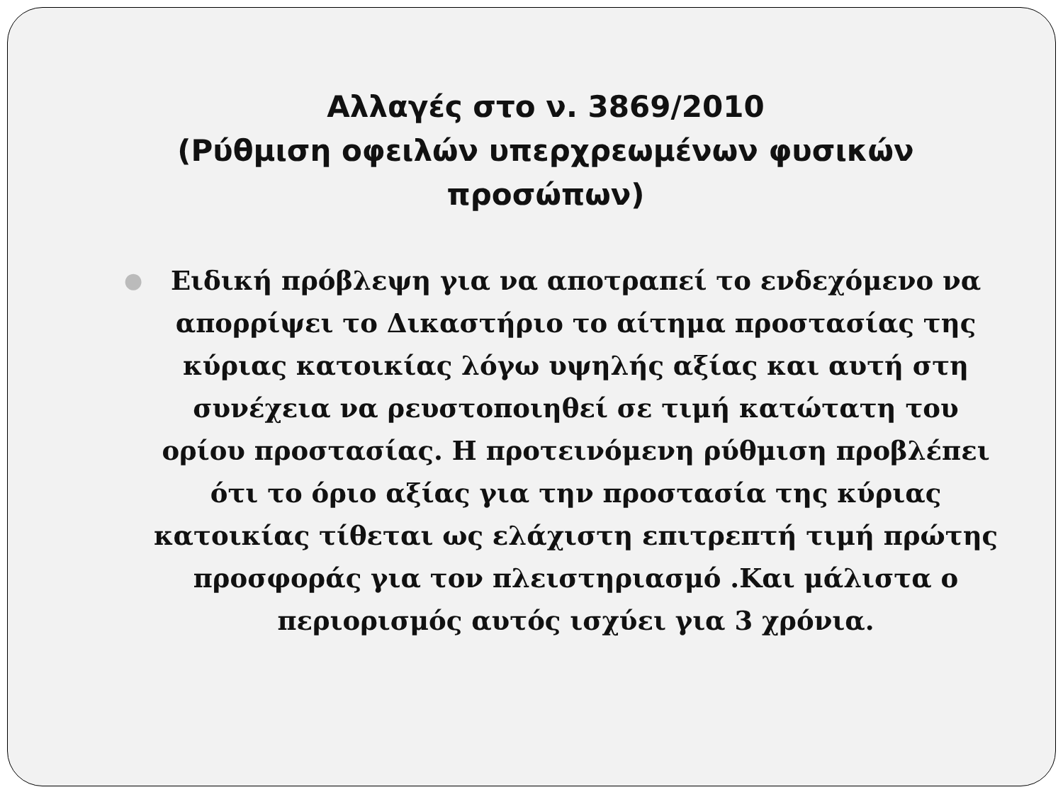Αλλαγές στο ν. 3869/2010
(Ρύθμιση οφειλών υπερχρεωμένων φυσικών προσώπων)
●
Ειδική πρόβλεψη για να αποτραπεί το ενδεχόμενο να απορρίψει το Δικαστήριο το αίτημα προστασίας της κύριας κατοικίας λόγω υψηλής αξίας και αυτή στη συνέχεια να ρευστοποιηθεί σε τιμή κατώτατη του ορίου προστασίας. Η προτεινόμενη ρύθμιση προβλέπει ότι το όριο αξίας για την προστασία της κύριας κατοικίας τίθεται ως ελάχιστη επιτρεπτή τιμή πρώτης προσφοράς για τον πλειστηριασμό .Και μάλιστα ο περιορισμός αυτός ισχύει για 3 χρόνια.